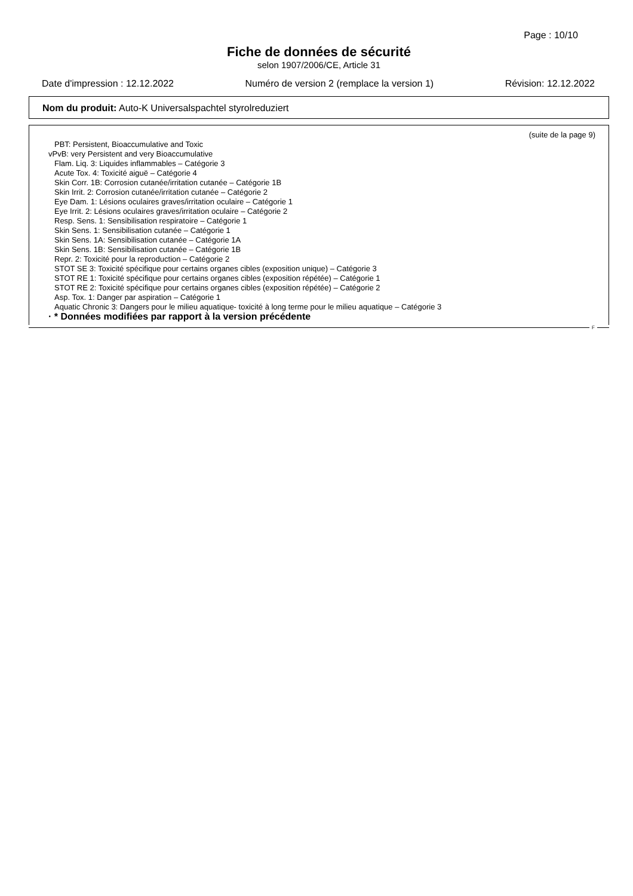Page : 10/10
Fiche de données de sécurité
selon 1907/2006/CE, Article 31
Date d'impression : 12.12.2022 Numéro de version 2 (remplace la version 1) Révision: 12.12.2022
Nom du produit: Auto-K Universalspachtel styrolreduziert
(suite de la page 9)
PBT: Persistent, Bioaccumulative and Toxic
vPvB: very Persistent and very Bioaccumulative
Flam. Liq. 3: Liquides inflammables – Catégorie 3
Acute Tox. 4: Toxicité aiguë – Catégorie 4
Skin Corr. 1B: Corrosion cutanée/irritation cutanée – Catégorie 1B
Skin Irrit. 2: Corrosion cutanée/irritation cutanée – Catégorie 2
Eye Dam. 1: Lésions oculaires graves/irritation oculaire – Catégorie 1
Eye Irrit. 2: Lésions oculaires graves/irritation oculaire – Catégorie 2
Resp. Sens. 1: Sensibilisation respiratoire – Catégorie 1
Skin Sens. 1: Sensibilisation cutanée – Catégorie 1
Skin Sens. 1A: Sensibilisation cutanée – Catégorie 1A
Skin Sens. 1B: Sensibilisation cutanée – Catégorie 1B
Repr. 2: Toxicité pour la reproduction – Catégorie 2
STOT SE 3: Toxicité spécifique pour certains organes cibles (exposition unique) – Catégorie 3
STOT RE 1: Toxicité spécifique pour certains organes cibles (exposition répétée) – Catégorie 1
STOT RE 2: Toxicité spécifique pour certains organes cibles (exposition répétée) – Catégorie 2
Asp. Tox. 1: Danger par aspiration – Catégorie 1
Aquatic Chronic 3: Dangers pour le milieu aquatique- toxicité à long terme pour le milieu aquatique – Catégorie 3
· * Données modifiées par rapport à la version précédente
F